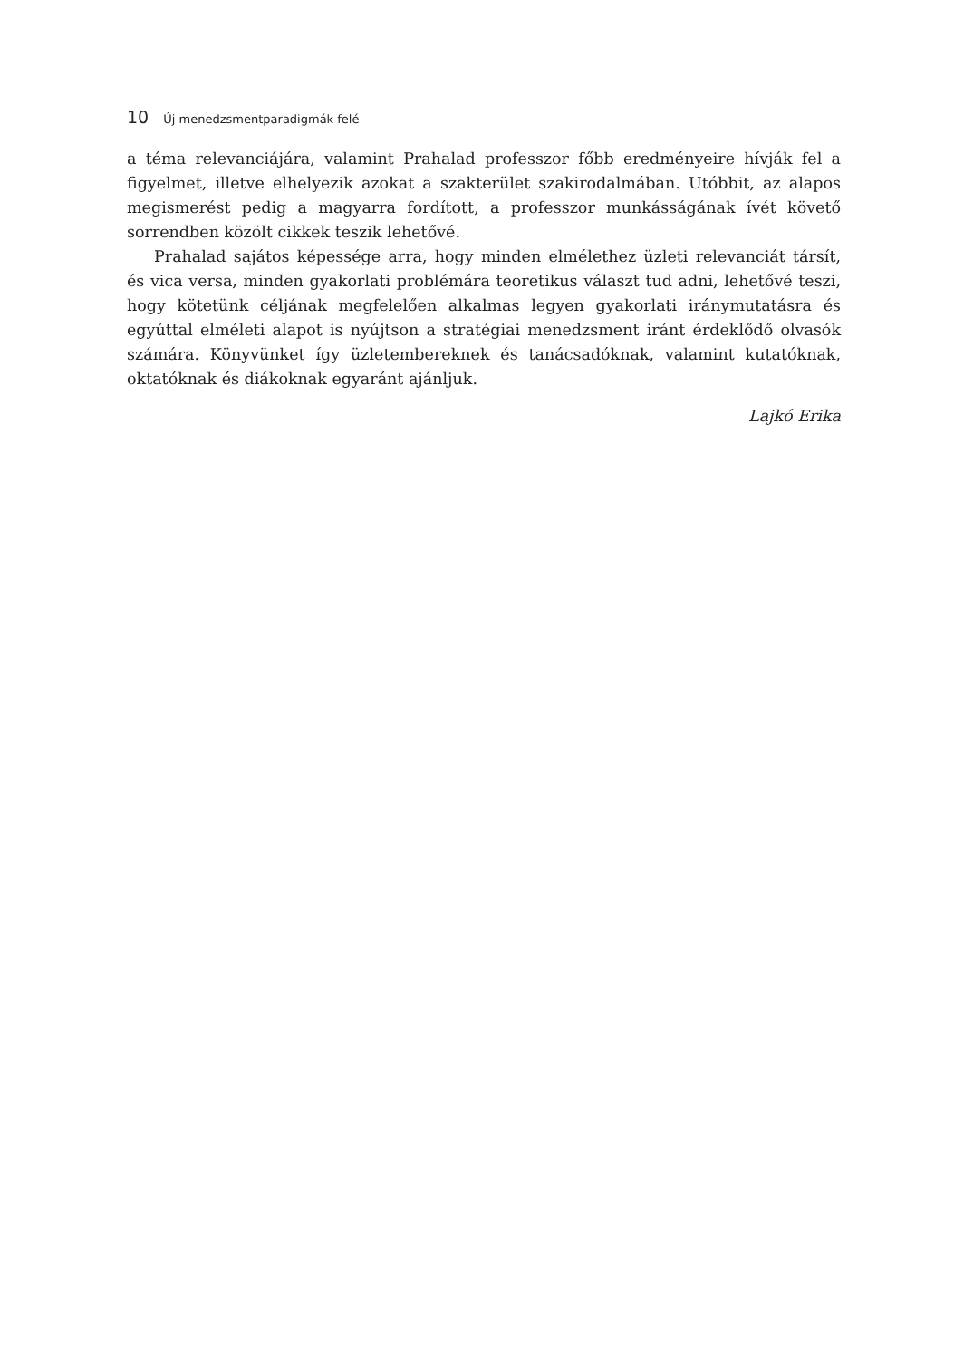10 Új menedzsmentparadigmák felé
a téma relevanciájára, valamint Prahalad professzor főbb eredményeire hívják fel a figyelmet, illetve elhelyezik azokat a szakterület szakirodalmában. Utóbbit, az alapos megismerést pedig a magyarra fordított, a professzor munkásságának ívét követő sorrendben közölt cikkek teszik lehetővé.
Prahalad sajátos képessége arra, hogy minden elmélethez üzleti relevanciát társít, és vica versa, minden gyakorlati problémára teoretikus választ tud adni, lehetővé teszi, hogy kötetünk céljának megfelelően alkalmas legyen gyakorlati iránymutatásra és egyúttal elméleti alapot is nyújtson a stratégiai menedzsment iránt érdeklődő olvasók számára. Könyvünket így üzletembereknek és tanácsadóknak, valamint kutatóknak, oktatóknak és diákoknak egyaránt ajánljuk.
Lajkó Erika